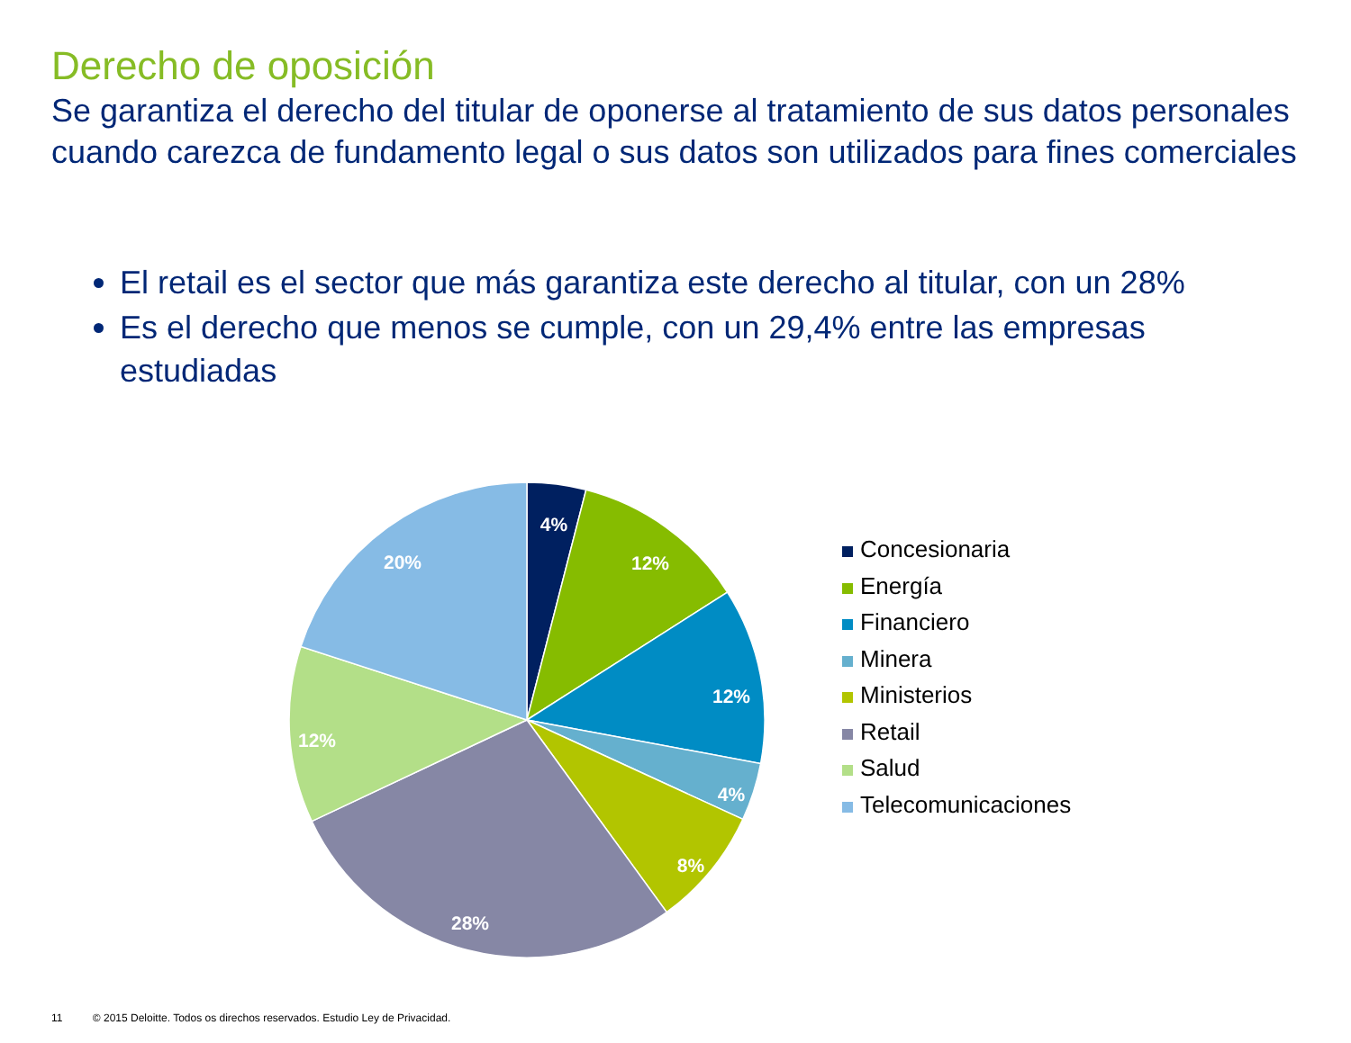Derecho de oposición
Se garantiza el derecho del titular de oponerse al tratamiento de sus datos personales cuando carezca de fundamento legal o sus datos son utilizados para fines comerciales
El retail es el sector que más garantiza este derecho al titular, con un 28%
Es el derecho que menos se cumple, con un 29,4% entre las empresas estudiadas
4%
12%
12%
4%
8%
28%
12%
20%
Concesionaria
Energía
Financiero
Minera
Ministerios
Retail
Salud
Telecomunicaciones
11 © 2015 Deloitte. Todos os direchos reservados. Estudio Ley de Privacidad.